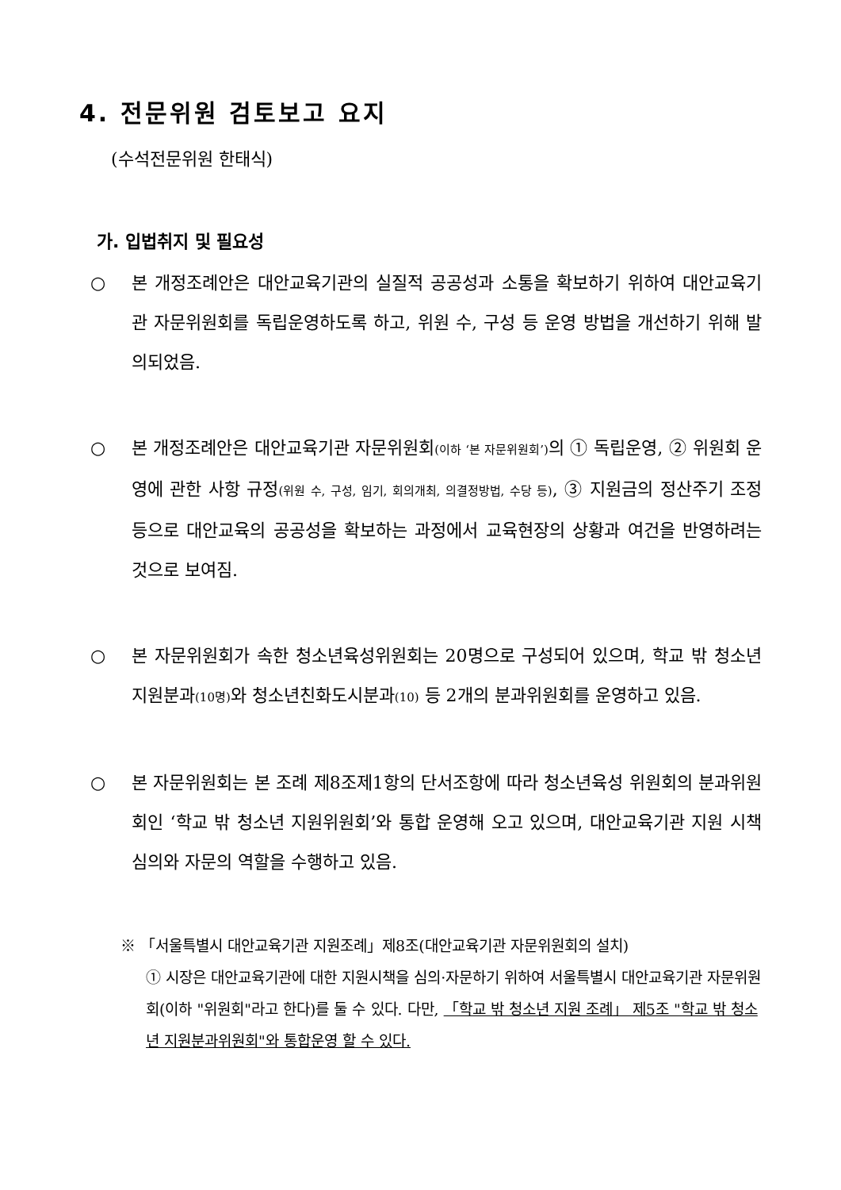4. 전문위원 검토보고 요지
(수석전문위원 한태식)
가. 입법취지 및 필요성
○ 본 개정조례안은 대안교육기관의 실질적 공공성과 소통을 확보하기 위하여 대안교육기관 자문위원회를 독립운영하도록 하고, 위원 수, 구성 등 운영 방법을 개선하기 위해 발의되었음.
○ 본 개정조례안은 대안교육기관 자문위원회(이하 ‘본 자문위원회’) 의 ① 독립운영, ② 위원회 운영에 관한 사항 규정(위원 수, 구성, 임기, 회의개최, 의결정방법, 수당 등), ③ 지원금의 정산주기 조정 등으로 대안교육의 공공성을 확보하는 과정에서 교육현장의 상황과 여건을 반영하려는 것으로 보여짐.
○ 본 자문위원회가 속한 청소년육성위원회는 20명으로 구성되어 있으며, 학교 밖 청소년 지원분과(10명) 와 청소년친화도시분과(10) 등 2개의 분과위원회를 운영하고 있음.
○ 본 자문위원회는 본 조례 제8조제1항의 단서조항에 따라 청소년육성 위원회의 분과위원회인 ‘학교 밖 청소년 지원위원회’와 통합 운영해 오고 있으며, 대안교육기관 지원 시책 심의와 자문의 역할을 수행하고 있음.
※ 「서울특별시 대안교육기관 지원조례」제8조(대안교육기관 자문위원회의 설치)
① 시장은 대안교육기관에 대한 지원시책을 심의·자문하기 위하여 서울특별시 대안교육기관 자문위원회(이하 "위원회"라고 한다)를 둘 수 있다. 다만, 「학교 밖 청소년 지원 조례」 제5조 "학교 밖 청소년 지원분과위원회"와 통합운영 할 수 있다.